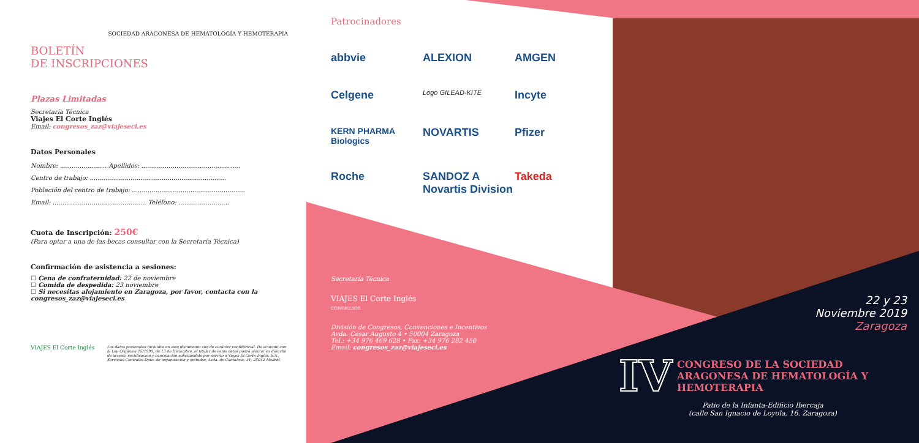SOCIEDAD ARAGONESA DE HEMATOLOGÍA Y HEMOTERAPIA
BOLETÍN
DE INSCRIPCIONES
Plazas Limitadas
Secretaría Técnica
Viajes El Corte Inglés
Email: congresos_zaz@viajeseci.es
Datos Personales
Nombre: ........................ Apellidos: ...................................................
Centro de trabajo: ......................................................................
Población del centro de trabajo: ..........................................................
Email: ................................................ Teléfono: ..........................
Cuota de Inscripción: 250€
(Para optar a una de las becas consultar con la Secretaría Técnica)
Confirmación de asistencia a sesiones:
☐ Cena de confraternidad: 22 de noviembre
☐ Comida de despedida: 23 noviembre
☐ Si necesitas alojamiento en Zaragoza, por favor, contacta con la congresos_zaz@viajeseci.es
VIAJES El Corte Inglés Los datos personales incluidos en este documento son de carácter confidencial. De acuerdo con la Ley Orgánica 15/1999, de 13 de Diciembre, el titular de estos datos podrá ejercer su derecho de acceso, rectificación y cancelación solicitándolo por escrito a Viajes El Corte Inglés, S.A.; Servicios Centrales-Dpto. de organización y métodos; Avda. de Cantabria, 51; 28042 Madrid.
Patrocinadores
abbvie ALEXION AMGEN Celgene Logo GILEAD-KITE Incyte KERN PHARMA Biologics NOVARTIS Pfizer Roche SANDOZ A Novartis Division Takeda
Secretaría Técnica
VIAJES El Corte Inglés
CONGRESOS
División de Congresos, Convenciones e Incentivos
Avda. César Augusto 4 • 50004 Zaragoza
Tel.: +34 976 469 628 • Fax: +34 976 282 450
Email: congresos_zaz@viajeseci.es
22 y 23
Noviembre 2019
Zaragoza
IV CONGRESO DE LA SOCIEDAD ARAGONESA DE HEMATOLOGÍA Y HEMOTERAPIA
Patio de la Infanta-Edificio Ibercaja
(calle San Ignacio de Loyola, 16. Zaragoza)